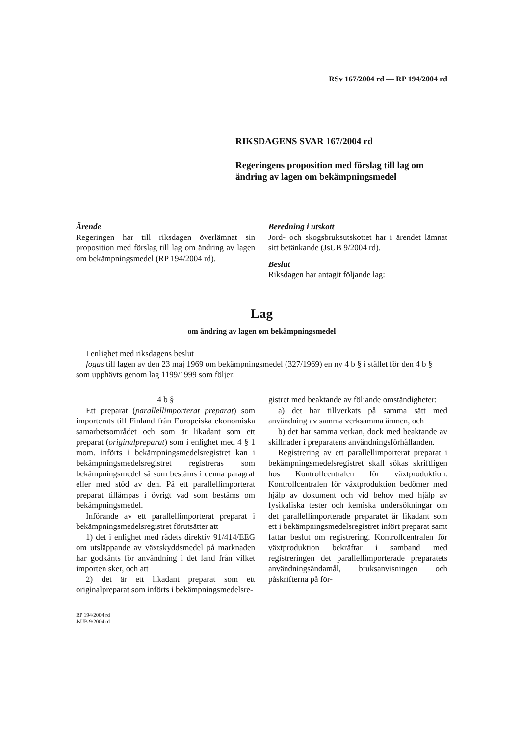RSv 167/2004 rd — RP 194/2004 rd
RIKSDAGENS SVAR 167/2004 rd
Regeringens proposition med förslag till lag om ändring av lagen om bekämpningsmedel
Ärende
Regeringen har till riksdagen överlämnat sin proposition med förslag till lag om ändring av lagen om bekämpningsmedel (RP 194/2004 rd).
Beredning i utskott
Jord- och skogsbruksutskottet har i ärendet lämnat sitt betänkande (JsUB 9/2004 rd).
Beslut
Riksdagen har antagit följande lag:
Lag
om ändring av lagen om bekämpningsmedel
I enlighet med riksdagens beslut
fogas till lagen av den 23 maj 1969 om bekämpningsmedel (327/1969) en ny 4 b § i stället för den 4 b § som upphävts genom lag 1199/1999 som följer:
4 b §
Ett preparat (parallellimporterat preparat) som importerats till Finland från Europeiska ekonomiska samarbetsområdet och som är likadant som ett preparat (originalpreparat) som i enlighet med 4 § 1 mom. införts i bekämpningsmedelsregistret kan i bekämpningsmedelsregistret registreras som bekämpningsmedel så som bestäms i denna paragraf eller med stöd av den. På ett parallellimporterat preparat tillämpas i övrigt vad som bestäms om bekämpningsmedel.
Införande av ett parallellimporterat preparat i bekämpningsmedelsregistret förutsätter att
1) det i enlighet med rådets direktiv 91/414/EEG om utsläppande av växtskyddsmedel på marknaden har godkänts för användning i det land från vilket importen sker, och att
2) det är ett likadant preparat som ett originalpreparat som införts i bekämpningsmedelsre-
gistret med beaktande av följande omständigheter:
a) det har tillverkats på samma sätt med användning av samma verksamma ämnen, och
b) det har samma verkan, dock med beaktande av skillnader i preparatens användningsförhållanden.
Registrering av ett parallellimporterat preparat i bekämpningsmedelsregistret skall sökas skriftligen hos Kontrollcentralen för växtproduktion. Kontrollcentralen för växtproduktion bedömer med hjälp av dokument och vid behov med hjälp av fysikaliska tester och kemiska undersökningar om det parallellimporterade preparatet är likadant som ett i bekämpningsmedelsregistret infört preparat samt fattar beslut om registrering. Kontrollcentralen för växtproduktion bekräftar i samband med registreringen det parallellimporterade preparatets användningsändamål, bruksanvisningen och påskrifterna på för-
RP 194/2004 rd
JsUB 9/2004 rd